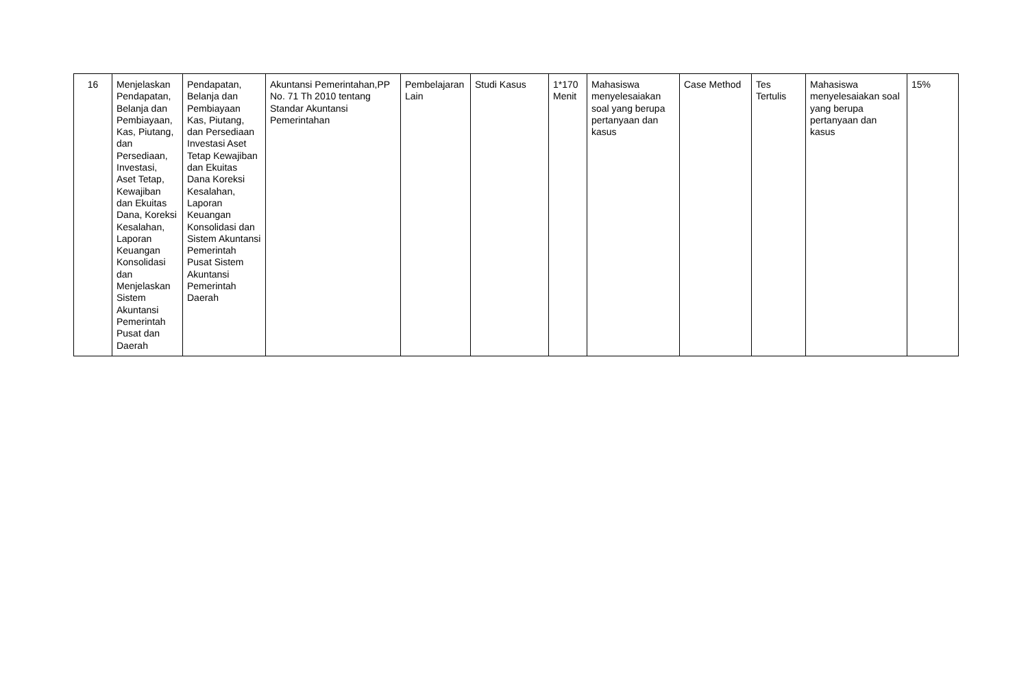| 16 | Menjelaskan Pendapatan, Belanja dan Pembiayaan, Kas, Piutang, dan Persediaan, Investasi, Aset Tetap, Kewajiban dan Ekuitas Dana, Koreksi Kesalahan, Laporan Keuangan Konsolidasi dan Menjelaskan Sistem Akuntansi Pemerintah Pusat dan Daerah | Pendapatan, Belanja dan Pembiayaan Kas, Piutang, dan Persediaan Investasi Aset Tetap Kewajiban dan Ekuitas Dana Koreksi Kesalahan, Laporan Keuangan Konsolidasi dan Sistem Akuntansi Pemerintah Pusat Sistem Akuntansi Pemerintah Daerah | Akuntansi Pemerintahan,PP No. 71 Th 2010 tentang Standar Akuntansi Pemerintahan | Pembelajaran Lain | Studi Kasus | 1*170 Menit | Mahasiswa menyelesaiakan soal yang berupa pertanyaan dan kasus | Case Method | Tes Tertulis | Mahasiswa menyelesaiakan soal yang berupa pertanyaan dan kasus | 15% |